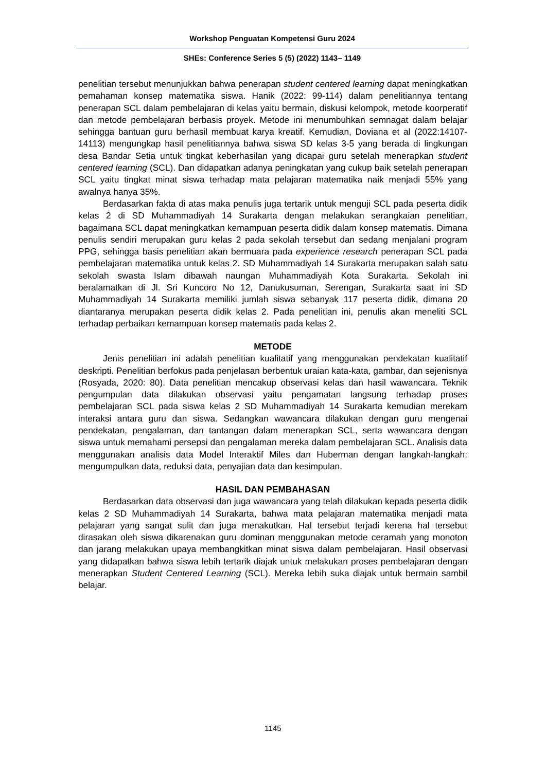Workshop Penguatan Kompetensi Guru 2024
SHEs: Conference Series 5 (5) (2022) 1143– 1149
penelitian tersebut menunjukkan bahwa penerapan student centered learning dapat meningkatkan pemahaman konsep matematika siswa. Hanik (2022: 99-114) dalam penelitiannya tentang penerapan SCL dalam pembelajaran di kelas yaitu bermain, diskusi kelompok, metode koorperatif dan metode pembelajaran berbasis proyek. Metode ini menumbuhkan semnagat dalam belajar sehingga bantuan guru berhasil membuat karya kreatif. Kemudian, Doviana et al (2022:14107-14113) mengungkap hasil penelitiannya bahwa siswa SD kelas 3-5 yang berada di lingkungan desa Bandar Setia untuk tingkat keberhasilan yang dicapai guru setelah menerapkan student centered learning (SCL). Dan didapatkan adanya peningkatan yang cukup baik setelah penerapan SCL yaitu tingkat minat siswa terhadap mata pelajaran matematika naik menjadi 55% yang awalnya hanya 35%.
Berdasarkan fakta di atas maka penulis juga tertarik untuk menguji SCL pada peserta didik kelas 2 di SD Muhammadiyah 14 Surakarta dengan melakukan serangkaian penelitian, bagaimana SCL dapat meningkatkan kemampuan peserta didik dalam konsep matematis. Dimana penulis sendiri merupakan guru kelas 2 pada sekolah tersebut dan sedang menjalani program PPG, sehingga basis penelitian akan bermuara pada experience research penerapan SCL pada pembelajaran matematika untuk kelas 2. SD Muhammadiyah 14 Surakarta merupakan salah satu sekolah swasta Islam dibawah naungan Muhammadiyah Kota Surakarta. Sekolah ini beralamatkan di Jl. Sri Kuncoro No 12, Danukusuman, Serengan, Surakarta saat ini SD Muhammadiyah 14 Surakarta memiliki jumlah siswa sebanyak 117 peserta didik, dimana 20 diantaranya merupakan peserta didik kelas 2. Pada penelitian ini, penulis akan meneliti SCL terhadap perbaikan kemampuan konsep matematis pada kelas 2.
METODE
Jenis penelitian ini adalah penelitian kualitatif yang menggunakan pendekatan kualitatif deskripti. Penelitian berfokus pada penjelasan berbentuk uraian kata-kata, gambar, dan sejenisnya (Rosyada, 2020: 80). Data penelitian mencakup observasi kelas dan hasil wawancara. Teknik pengumpulan data dilakukan observasi yaitu pengamatan langsung terhadap proses pembelajaran SCL pada siswa kelas 2 SD Muhammadiyah 14 Surakarta kemudian merekam interaksi antara guru dan siswa. Sedangkan wawancara dilakukan dengan guru mengenai pendekatan, pengalaman, dan tantangan dalam menerapkan SCL, serta wawancara dengan siswa untuk memahami persepsi dan pengalaman mereka dalam pembelajaran SCL. Analisis data menggunakan analisis data Model Interaktif Miles dan Huberman dengan langkah-langkah: mengumpulkan data, reduksi data, penyajian data dan kesimpulan.
HASIL DAN PEMBAHASAN
Berdasarkan data observasi dan juga wawancara yang telah dilakukan kepada peserta didik kelas 2 SD Muhammadiyah 14 Surakarta, bahwa mata pelajaran matematika menjadi mata pelajaran yang sangat sulit dan juga menakutkan. Hal tersebut terjadi kerena hal tersebut dirasakan oleh siswa dikarenakan guru dominan menggunakan metode ceramah yang monoton dan jarang melakukan upaya membangkitkan minat siswa dalam pembelajaran. Hasil observasi yang didapatkan bahwa siswa lebih tertarik diajak untuk melakukan proses pembelajaran dengan menerapkan Student Centered Learning (SCL). Mereka lebih suka diajak untuk bermain sambil belajar.
1145